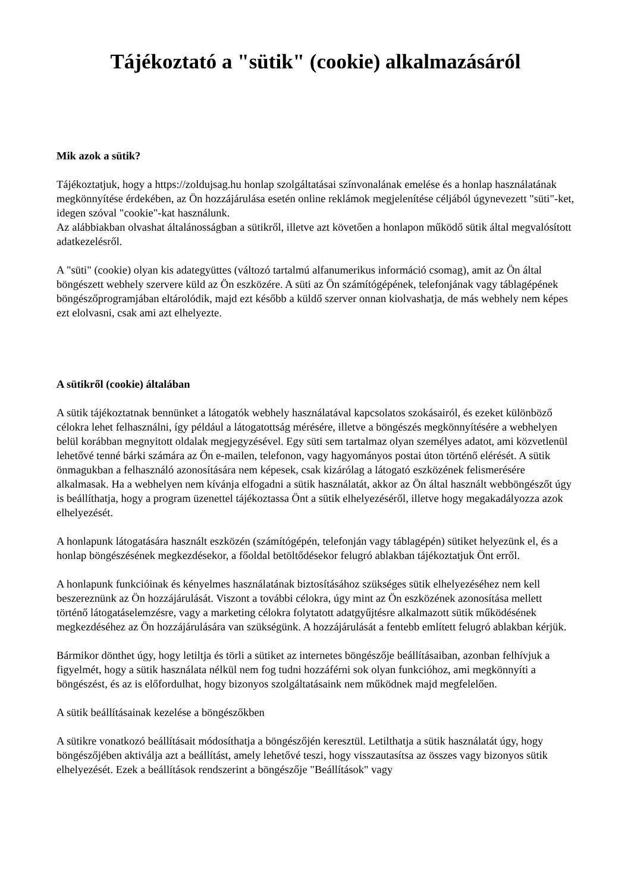Tájékoztató a "sütik" (cookie) alkalmazásáról
Mik azok a sütik?
Tájékoztatjuk, hogy a https://zoldujsag.hu honlap szolgáltatásai színvonalának emelése és a honlap használatának megkönnyítése érdekében, az Ön hozzájárulása esetén online reklámok megjelenítése céljából úgynevezett "süti"-ket, idegen szóval "cookie"-kat használunk.
Az alábbiakban olvashat általánosságban a sütikről, illetve azt követően a honlapon működő sütik által megvalósított adatkezelésről.
A "süti" (cookie) olyan kis adategyüttes (változó tartalmú alfanumerikus információ csomag), amit az Ön által böngészett webhely szervere küld az Ön eszközére. A süti az Ön számítógépének, telefonjának vagy táblagépének böngészőprogramjában eltárolódik, majd ezt később a küldő szerver onnan kiolvashatja, de más webhely nem képes ezt elolvasni, csak ami azt elhelyezte.
A sütikről (cookie) általában
A sütik tájékoztatnak bennünket a látogatók webhely használatával kapcsolatos szokásairól, és ezeket különböző célokra lehet felhasználni, így például a látogatottság mérésére, illetve a böngészés megkönnyítésére a webhelyen belül korábban megnyitott oldalak megjegyzésével. Egy süti sem tartalmaz olyan személyes adatot, ami közvetlenül lehetővé tenné bárki számára az Ön e-mailen, telefonon, vagy hagyományos postai úton történő elérését. A sütik önmagukban a felhasználó azonosítására nem képesek, csak kizárólag a látogató eszközének felismerésére alkalmasak. Ha a webhelyen nem kívánja elfogadni a sütik használatát, akkor az Ön által használt webböngészőt úgy is beállíthatja, hogy a program üzenettel tájékoztassa Önt a sütik elhelyezéséről, illetve hogy megakadályozza azok elhelyezését.
A honlapunk látogatására használt eszközén (számítógépén, telefonján vagy táblagépén) sütiket helyezünk el, és a honlap böngészésének megkezdésekor, a főoldal betöltődésekor felugró ablakban tájékoztatjuk Önt erről.
A honlapunk funkcióinak és kényelmes használatának biztosításához szükséges sütik elhelyezéséhez nem kell beszereznünk az Ön hozzájárulását. Viszont a további célokra, úgy mint az Ön eszközének azonosítása mellett történő látogatáselemzésre, vagy a marketing célokra folytatott adatgyűjtésre alkalmazott sütik működésének megkezdéséhez az Ön hozzájárulására van szükségünk. A hozzájárulását a fentebb említett felugró ablakban kérjük.
Bármikor dönthet úgy, hogy letiltja és törli a sütiket az internetes böngészője beállításaiban, azonban felhívjuk a figyelmét, hogy a sütik használata nélkül nem fog tudni hozzáférni sok olyan funkcióhoz, ami megkönnyíti a böngészést, és az is előfordulhat, hogy bizonyos szolgáltatásaink nem működnek majd megfelelően.
A sütik beállításainak kezelése a böngészőkben
A sütikre vonatkozó beállításait módosíthatja a böngészőjén keresztül. Letilthatja a sütik használatát úgy, hogy böngészőjében aktiválja azt a beállítást, amely lehetővé teszi, hogy visszautasítsa az összes vagy bizonyos sütik elhelyezését. Ezek a beállítások rendszerint a böngészője "Beállítások" vagy